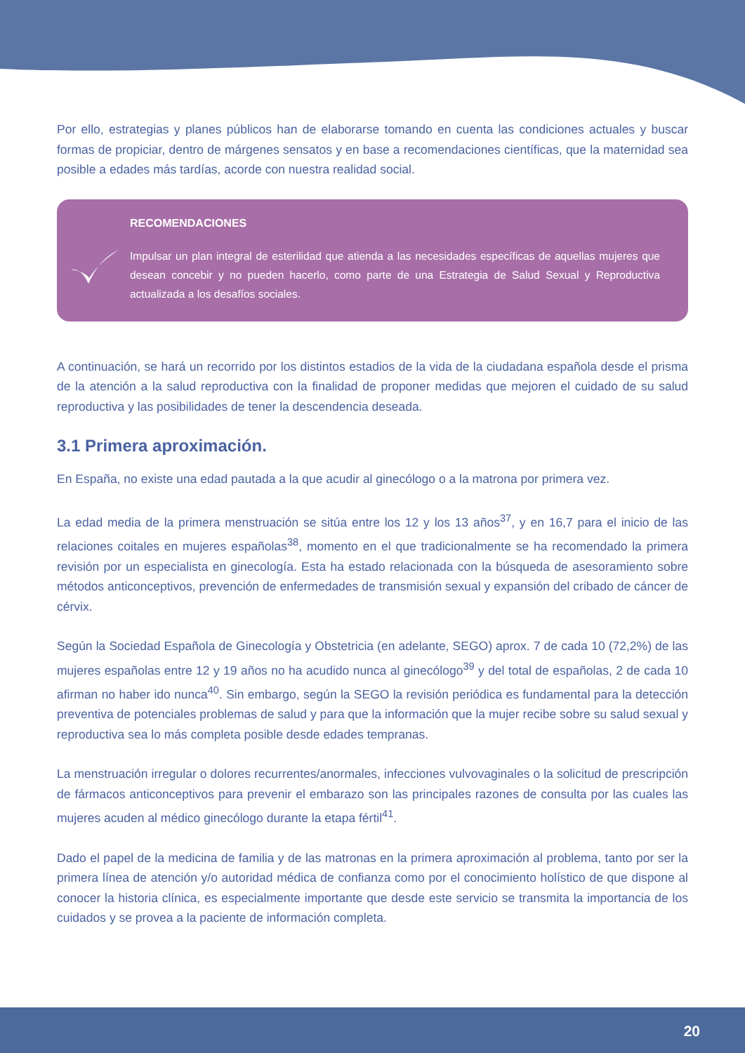Por ello, estrategias y planes públicos han de elaborarse tomando en cuenta las condiciones actuales y buscar formas de propiciar, dentro de márgenes sensatos y en base a recomendaciones científicas, que la maternidad sea posible a edades más tardías, acorde con nuestra realidad social.
RECOMENDACIONES
Impulsar un plan integral de esterilidad que atienda a las necesidades específicas de aquellas mujeres que desean concebir y no pueden hacerlo, como parte de una Estrategia de Salud Sexual y Reproductiva actualizada a los desafíos sociales.
A continuación, se hará un recorrido por los distintos estadios de la vida de la ciudadana española desde el prisma de la atención a la salud reproductiva con la finalidad de proponer medidas que mejoren el cuidado de su salud reproductiva y las posibilidades de tener la descendencia deseada.
3.1 Primera aproximación.
En España, no existe una edad pautada a la que acudir al ginecólogo o a la matrona por primera vez.
La edad media de la primera menstruación se sitúa entre los 12 y los 13 años<sup>37</sup>, y en 16,7 para el inicio de las relaciones coitales en mujeres españolas<sup>38</sup>, momento en el que tradicionalmente se ha recomendado la primera revisión por un especialista en ginecología. Esta ha estado relacionada con la búsqueda de asesoramiento sobre métodos anticonceptivos, prevención de enfermedades de transmisión sexual y expansión del cribado de cáncer de cérvix.
Según la Sociedad Española de Ginecología y Obstetricia (en adelante, SEGO) aprox. 7 de cada 10 (72,2%) de las mujeres españolas entre 12 y 19 años no ha acudido nunca al ginecólogo<sup>39</sup> y del total de españolas, 2 de cada 10 afirman no haber ido nunca<sup>40</sup>. Sin embargo, según la SEGO la revisión periódica es fundamental para la detección preventiva de potenciales problemas de salud y para que la información que la mujer recibe sobre su salud sexual y reproductiva sea lo más completa posible desde edades tempranas.
La menstruación irregular o dolores recurrentes/anormales, infecciones vulvovaginales o la solicitud de prescripción de fármacos anticonceptivos para prevenir el embarazo son las principales razones de consulta por las cuales las mujeres acuden al médico ginecólogo durante la etapa fértil<sup>41</sup>.
Dado el papel de la medicina de familia y de las matronas en la primera aproximación al problema, tanto por ser la primera línea de atención y/o autoridad médica de confianza como por el conocimiento holístico de que dispone al conocer la historia clínica, es especialmente importante que desde este servicio se transmita la importancia de los cuidados y se provea a la paciente de información completa.
20